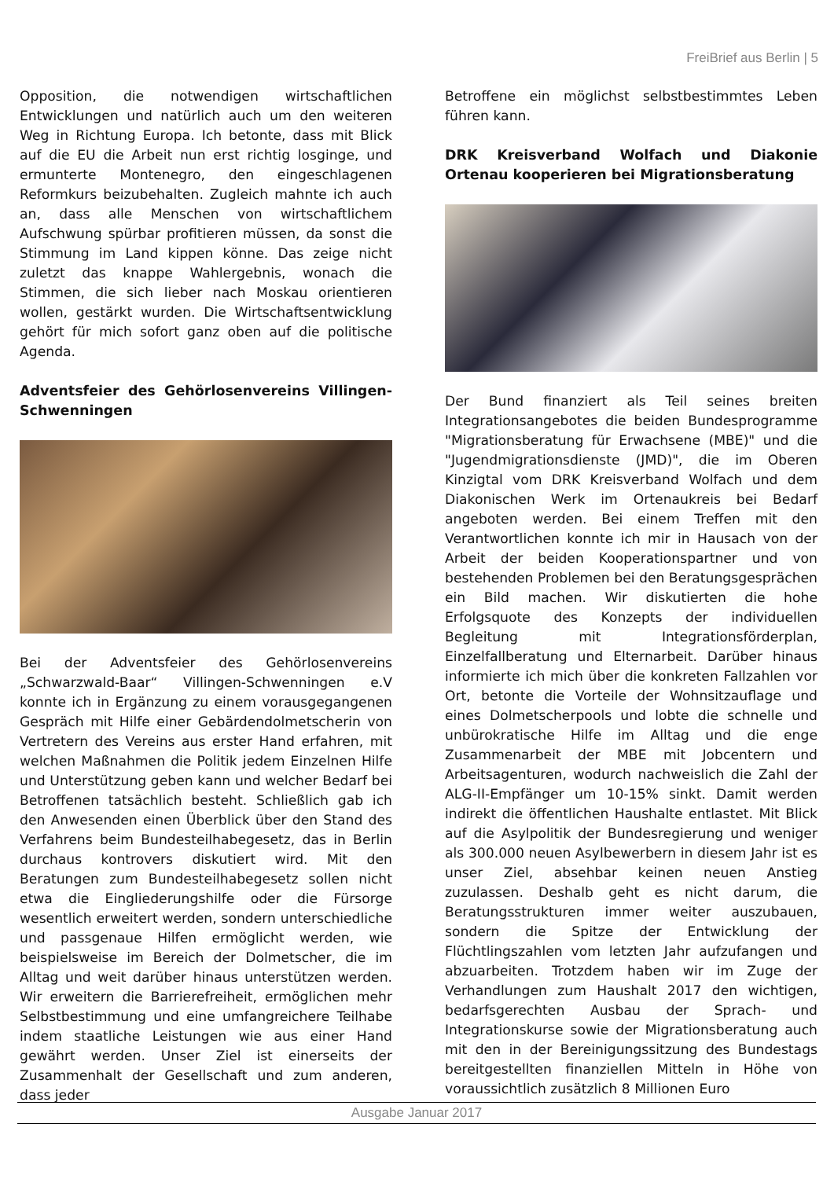FreiBrief aus Berlin | 5
Opposition, die notwendigen wirtschaftlichen Entwicklungen und natürlich auch um den weiteren Weg in Richtung Europa. Ich betonte, dass mit Blick auf die EU die Arbeit nun erst richtig losginge, und ermunterte Montenegro, den eingeschlagenen Reformkurs beizubehalten. Zugleich mahnte ich auch an, dass alle Menschen von wirtschaftlichem Aufschwung spürbar profitieren müssen, da sonst die Stimmung im Land kippen könne. Das zeige nicht zuletzt das knappe Wahlergebnis, wonach die Stimmen, die sich lieber nach Moskau orientieren wollen, gestärkt wurden. Die Wirtschaftsentwicklung gehört für mich sofort ganz oben auf die politische Agenda.
Adventsfeier des Gehörlosenvereins Villingen-Schwenningen
Bei der Adventsfeier des Gehörlosenvereins „Schwarzwald-Baar“ Villingen-Schwenningen e.V konnte ich in Ergänzung zu einem vorausgegangenen Gespräch mit Hilfe einer Gebärdendolmetscherin von Vertretern des Vereins aus erster Hand erfahren, mit welchen Maßnahmen die Politik jedem Einzelnen Hilfe und Unterstützung geben kann und welcher Bedarf bei Betroffenen tatsächlich besteht. Schließlich gab ich den Anwesenden einen Überblick über den Stand des Verfahrens beim Bundesteilhabegesetz, das in Berlin durchaus kontrovers diskutiert wird. Mit den Beratungen zum Bundesteilhabegesetz sollen nicht etwa die Eingliederungshilfe oder die Fürsorge wesentlich erweitert werden, sondern unterschiedliche und passgenaue Hilfen ermöglicht werden, wie beispielsweise im Bereich der Dolmetscher, die im Alltag und weit darüber hinaus unterstützen werden. Wir erweitern die Barrierefreiheit, ermöglichen mehr Selbstbestimmung und eine umfangreichere Teilhabe indem staatliche Leistungen wie aus einer Hand gewährt werden. Unser Ziel ist einerseits der Zusammenhalt der Gesellschaft und zum anderen, dass jeder
Betroffene ein möglichst selbstbestimmtes Leben führen kann.
DRK Kreisverband Wolfach und Diakonie Ortenau kooperieren bei Migrationsberatung
Der Bund finanziert als Teil seines breiten Integrationsangebotes die beiden Bundesprogramme "Migrationsberatung für Erwachsene (MBE)" und die "Jugendmigrationsdienste (JMD)", die im Oberen Kinzigtal vom DRK Kreisverband Wolfach und dem Diakonischen Werk im Ortenaukreis bei Bedarf angeboten werden. Bei einem Treffen mit den Verantwortlichen konnte ich mir in Hausach von der Arbeit der beiden Kooperationspartner und von bestehenden Problemen bei den Beratungsgesprächen ein Bild machen. Wir diskutierten die hohe Erfolgsquote des Konzepts der individuellen Begleitung mit Integrationsförderplan, Einzelfallberatung und Elternarbeit. Darüber hinaus informierte ich mich über die konkreten Fallzahlen vor Ort, betonte die Vorteile der Wohnsitzauflage und eines Dolmetscherpools und lobte die schnelle und unbürokratische Hilfe im Alltag und die enge Zusammenarbeit der MBE mit Jobcentern und Arbeitsagenturen, wodurch nachweislich die Zahl der ALG-II-Empfänger um 10-15% sinkt. Damit werden indirekt die öffentlichen Haushalte entlastet. Mit Blick auf die Asylpolitik der Bundesregierung und weniger als 300.000 neuen Asylbewerbern in diesem Jahr ist es unser Ziel, absehbar keinen neuen Anstieg zuzulassen. Deshalb geht es nicht darum, die Beratungsstrukturen immer weiter auszubauen, sondern die Spitze der Entwicklung der Flüchtlingszahlen vom letzten Jahr aufzufangen und abzuarbeiten. Trotzdem haben wir im Zuge der Verhandlungen zum Haushalt 2017 den wichtigen, bedarfsgerechten Ausbau der Sprach- und Integrationskurse sowie der Migrationsberatung auch mit den in der Bereinigungssitzung des Bundestags bereitgestellten finanziellen Mitteln in Höhe von voraussichtlich zusätzlich 8 Millionen Euro
Ausgabe Januar 2017